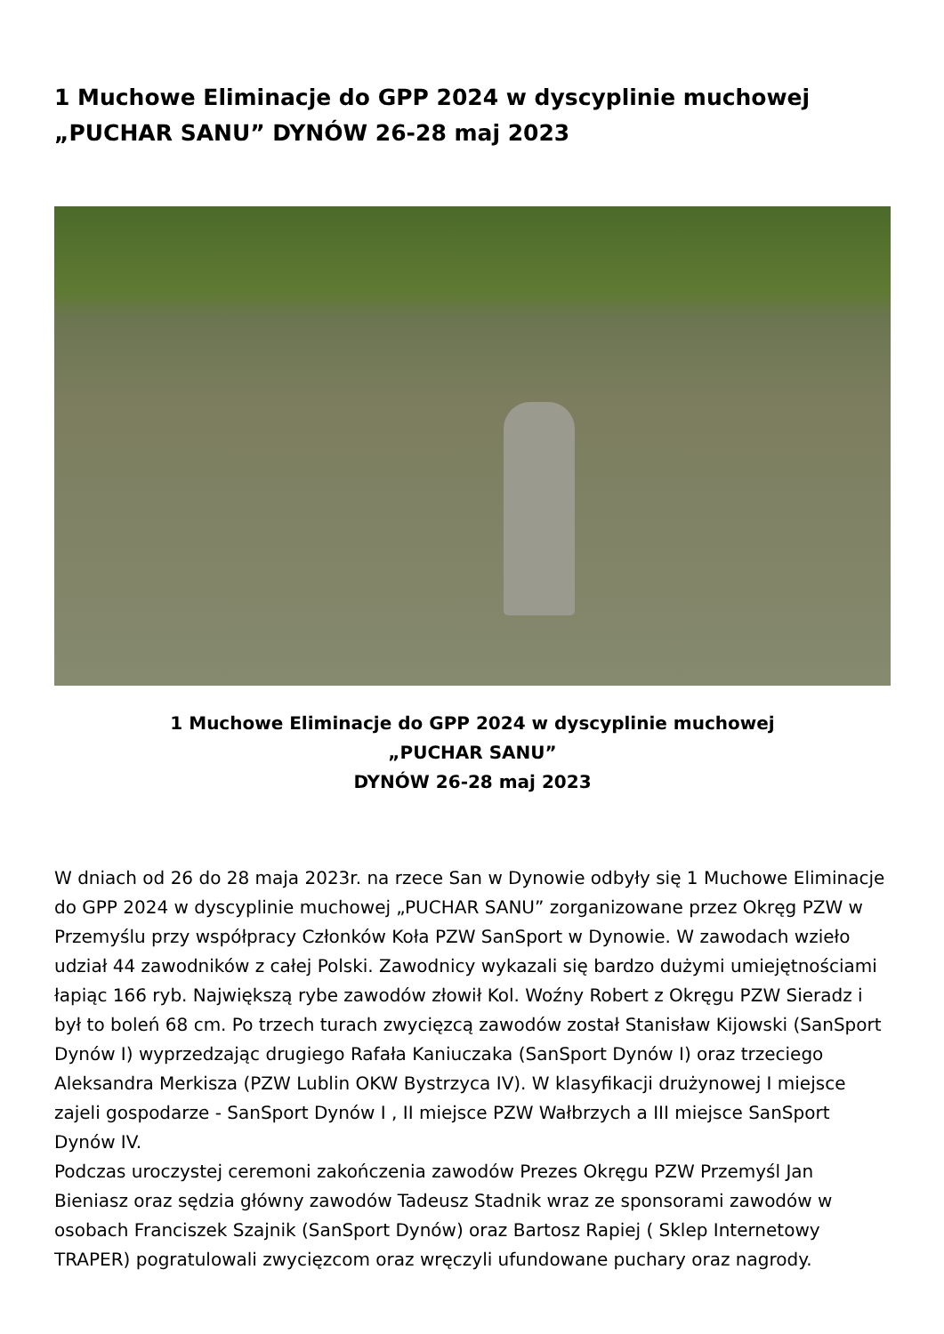1 Muchowe Eliminacje do GPP 2024 w dyscyplinie muchowej „PUCHAR SANU” DYNÓW 26-28 maj 2023
1 Muchowe Eliminacje do GPP 2024 w dyscyplinie muchowej
„PUCHAR SANU”
DYNÓW 26-28 maj 2023
W dniach od 26 do 28 maja 2023r. na rzece San w Dynowie odbyły się 1 Muchowe Eliminacje do GPP 2024 w dyscyplinie muchowej „PUCHAR SANU” zorganizowane przez Okręg PZW w Przemyślu przy współpracy Członków Koła PZW SanSport w Dynowie. W zawodach wzieło udział 44 zawodników z całej Polski. Zawodnicy wykazali się bardzo dużymi umiejętnościami łapiąc 166 ryb. Największą rybe zawodów złowił Kol. Woźny Robert z Okręgu PZW Sieradz i był to boleń 68 cm. Po trzech turach zwycięzcą zawodów został Stanisław Kijowski (SanSport Dynów I) wyprzedzając drugiego Rafała Kaniuczaka (SanSport Dynów I) oraz trzeciego Aleksandra Merkisza (PZW Lublin OKW Bystrzyca IV). W klasyfikacji drużynowej I miejsce zajeli gospodarze - SanSport Dynów I , II miejsce PZW Wałbrzych a III miejsce SanSport Dynów IV.
Podczas uroczystej ceremoni zakończenia zawodów Prezes Okręgu PZW Przemyśl Jan Bieniasz oraz sędzia główny zawodów Tadeusz Stadnik wraz ze sponsorami zawodów w osobach Franciszek Szajnik (SanSport Dynów) oraz Bartosz Rapiej ( Sklep Internetowy TRAPER) pogratulowali zwycięzcom oraz wręczyli ufundowane puchary oraz nagrody.